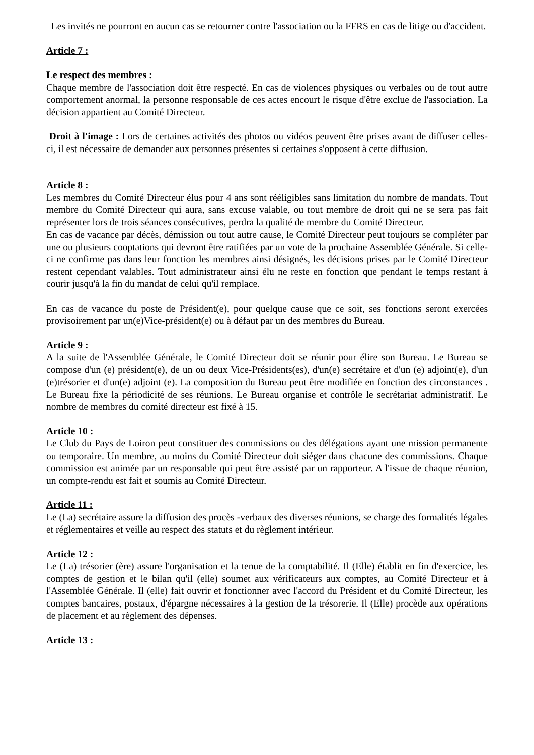Les invités ne pourront en aucun cas se retourner contre l'association ou la FFRS en cas de litige ou d'accident.
Article 7 :
Le respect des membres :
Chaque membre de l'association doit être respecté. En cas de violences physiques ou verbales ou de tout autre comportement anormal, la personne responsable de ces actes encourt le risque d'être exclue de l'association. La décision appartient au Comité Directeur.
Droit à l'image : Lors de certaines activités des photos ou vidéos peuvent être prises avant de diffuser celles-ci, il est nécessaire de demander aux personnes présentes si certaines s'opposent à cette diffusion.
Article 8 :
Les membres du Comité Directeur élus pour 4 ans sont rééligibles sans limitation du nombre de mandats. Tout membre du Comité Directeur qui aura, sans excuse valable, ou tout membre de droit qui ne se sera pas fait représenter lors de trois séances consécutives, perdra la qualité de membre du Comité Directeur.
En cas de vacance par décès, démission ou tout autre cause, le Comité Directeur peut toujours se compléter par une ou plusieurs cooptations qui devront être ratifiées par un vote de la prochaine Assemblée Générale. Si celle-ci ne confirme pas dans leur fonction les membres ainsi désignés, les décisions prises par le Comité Directeur restent cependant valables. Tout administrateur ainsi élu ne reste en fonction que pendant le temps restant à courir jusqu'à la fin du mandat de celui qu'il remplace.
En cas de vacance du poste de Président(e), pour quelque cause que ce soit, ses fonctions seront exercées provisoirement par un(e)Vice-président(e) ou à défaut par un des membres du Bureau.
Article 9 :
A la suite de l'Assemblée Générale, le Comité Directeur doit se réunir pour élire son Bureau. Le Bureau se compose d'un (e) président(e), de un ou deux Vice-Présidents(es), d'un(e) secrétaire et d'un (e) adjoint(e), d'un (e)trésorier et d'un(e) adjoint (e). La composition du Bureau peut être modifiée en fonction des circonstances . Le Bureau fixe la périodicité de ses réunions. Le Bureau organise et contrôle le secrétariat administratif. Le nombre de membres du comité directeur est fixé à 15.
Article 10 :
Le Club du Pays de Loiron peut constituer des commissions ou des délégations ayant une mission permanente ou temporaire. Un membre, au moins du Comité Directeur doit siéger dans chacune des commissions. Chaque commission est animée par un responsable qui peut être assisté par un rapporteur. A l'issue de chaque réunion, un compte-rendu est fait et soumis au Comité Directeur.
Article 11 :
Le (La) secrétaire assure la diffusion des procès -verbaux des diverses réunions, se charge des formalités légales et réglementaires et veille au respect des statuts et du règlement intérieur.
Article 12 :
Le (La) trésorier (ère) assure l'organisation et la tenue de la comptabilité. Il (Elle) établit en fin d'exercice, les comptes de gestion et le bilan qu'il (elle) soumet aux vérificateurs aux comptes, au Comité Directeur et à l'Assemblée Générale. Il (elle) fait ouvrir et fonctionner avec l'accord du Président et du Comité Directeur, les comptes bancaires, postaux, d'épargne nécessaires à la gestion de la trésorerie. Il (Elle) procède aux opérations de placement et au règlement des dépenses.
Article 13 :